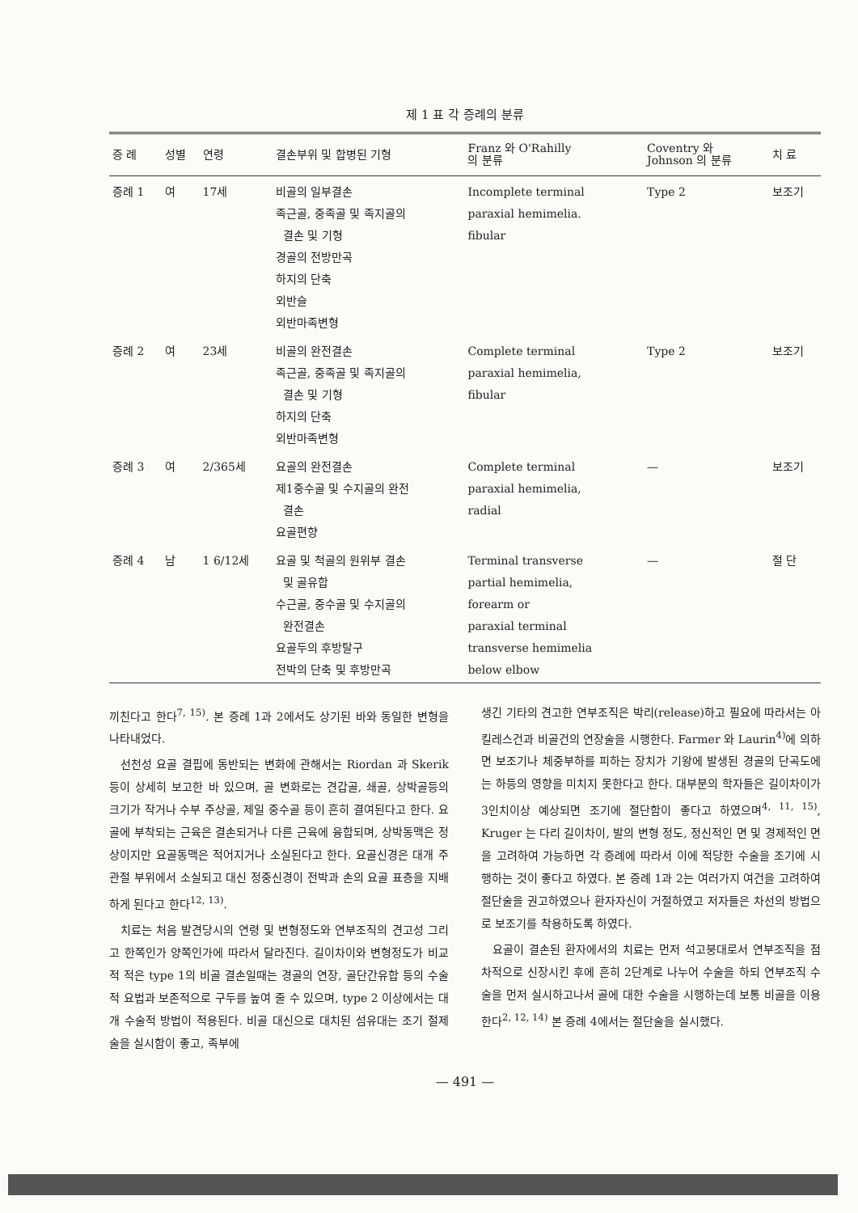제 1 표 각 증례의 분류
| 증 례 | 성별 | 연령 | 결손부위 및 합병된 기형 | Franz 와 O'Rahilly 의 분류 | Coventry 와 Johnson 의 분류 | 치 료 |
| --- | --- | --- | --- | --- | --- | --- |
| 증례 1 | 여 | 17세 | 비골의 일부결손 족근골, 중족골 및 족지골의 결손 및 기형 경골의 전방만곡 하지의 단축 외반슬 외반마족변형 | Incomplete terminal paraxial hemimelia. fibular | Type 2 | 보조기 |
| 증례 2 | 여 | 23세 | 비골의 완전결손 족근골, 중족골 및 족지골의 결손 및 기형 하지의 단축 외반마족변형 | Complete terminal paraxial hemimelia, fibular | Type 2 | 보조기 |
| 증례 3 | 여 | 2/365세 | 요골의 완전결손 제1중수골 및 수지골의 완전 결손 요골편향 | Complete terminal paraxial hemimelia, radial | — | 보조기 |
| 증례 4 | 남 | 1 6/12세 | 요골 및 척골의 원위부 결손 및 골유합 수근골, 중수골 및 수지골의 완전결손 요골두의 후방탈구 전박의 단축 및 후방만곡 | Terminal transverse partial hemimelia, forearm or paraxial terminal transverse hemimelia below elbow | — | 절 단 |
끼친다고 한다<sup>7, 15)</sup>. 본 증례 1과 2에서도 상기된 바와 동일한 변형을 나타내었다.
선천성 요골 결핍에 동반되는 변화에 관해서는 Riordan 과 Skerik 등이 상세히 보고한 바 있으며, 골 변화로는 견갑골, 쇄골, 상박골등의 크기가 작거나 수부 주상골, 제일 중수골 등이 흔히 결여된다고 한다. 요골에 부착되는 근육은 결손되거나 다른 근육에 융합되며, 상박동맥은 정상이지만 요골동맥은 적어지거나 소실된다고 한다. 요골신경은 대개 주관절 부위에서 소실되고 대신 정중신경이 전박과 손의 요골 표층을 지배하게 된다고 한다<sup>12, 13)</sup>.
치료는 처음 발견당시의 연령 및 변형정도와 연부조직의 견고성 그리고 한쪽인가 양쪽인가에 따라서 달라진다. 길이차이와 변형정도가 비교적 적은 type 1의 비골 결손일때는 경골의 연장, 골단간유합 등의 수술적 요법과 보존적으로 구두를 높여 줄 수 있으며, type 2 이상에서는 대개 수술적 방법이 적용된다. 비골 대신으로 대치된 섬유대는 조기 절제술을 실시함이 좋고, 족부에
생긴 기타의 견고한 연부조직은 박리(release)하고 필요에 따라서는 아킬레스건과 비골건의 연장술을 시행한다. Farmer 와 Laurin<sup>4)</sup>에 의하면 보조기나 체중부하를 피하는 장치가 기왕에 발생된 경골의 단곡도에는 하등의 영향을 미치지 못한다고 한다. 대부분의 학자들은 길이차이가 3인치이상 예상되면 조기에 절단함이 좋다고 하였으며<sup>4, 11, 15)</sup>, Kruger 는 다리 길이차이, 발의 변형 정도, 정신적인 면 및 경제적인 면을 고려하여 가능하면 각 증례에 따라서 이에 적당한 수술을 조기에 시행하는 것이 좋다고 하였다. 본 증례 1과 2는 여러가지 여건을 고려하여 절단술을 권고하였으나 환자자신이 거절하였고 저자들은 차선의 방법으로 보조기를 착용하도록 하였다.
요골이 결손된 환자에서의 치료는 먼저 석고붕대로서 연부조직을 점차적으로 신장시킨 후에 흔히 2단계로 나누어 수술을 하되 연부조직 수술을 먼저 실시하고나서 골에 대한 수술을 시행하는데 보통 비골을 이용한다<sup>2, 12, 14)</sup> 본 증례 4에서는 절단술을 실시했다.
— 491 —